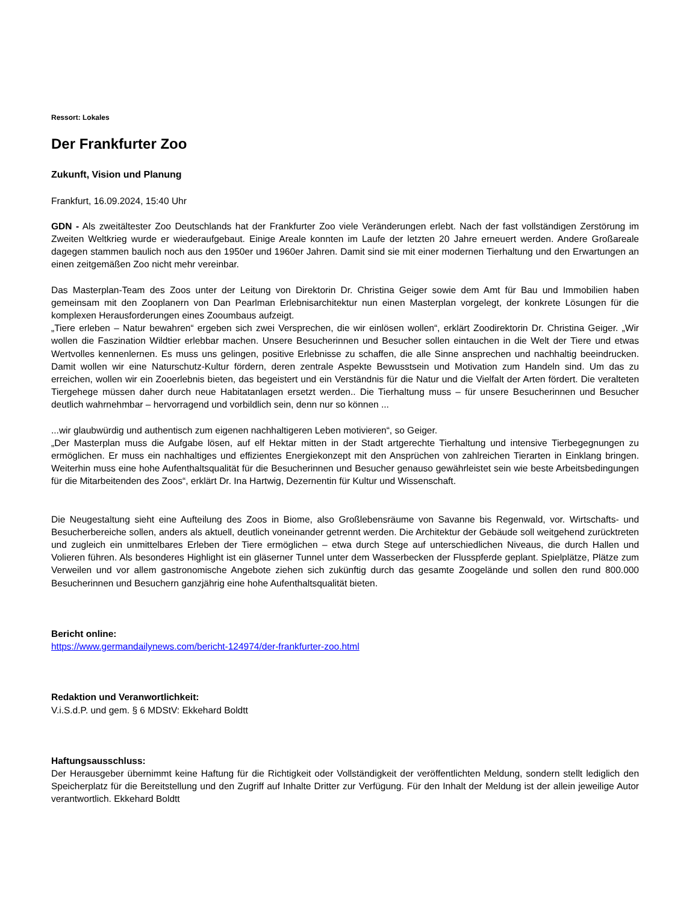Ressort: Lokales
Der Frankfurter Zoo
Zukunft, Vision und Planung
Frankfurt, 16.09.2024, 15:40 Uhr
GDN - Als zweitältester Zoo Deutschlands hat der Frankfurter Zoo viele Veränderungen erlebt. Nach der fast vollständigen Zerstörung im Zweiten Weltkrieg wurde er wiederaufgebaut. Einige Areale konnten im Laufe der letzten 20 Jahre erneuert werden. Andere Großareale dagegen stammen baulich noch aus den 1950er und 1960er Jahren. Damit sind sie mit einer modernen Tierhaltung und den Erwartungen an einen zeitgemäßen Zoo nicht mehr vereinbar.
Das Masterplan-Team des Zoos unter der Leitung von Direktorin Dr. Christina Geiger sowie dem Amt für Bau und Immobilien haben gemeinsam mit den Zooplanern von Dan Pearlman Erlebnisarchitektur nun einen Masterplan vorgelegt, der konkrete Lösungen für die komplexen Herausforderungen eines Zooumbaus aufzeigt.
„Tiere erleben – Natur bewahren“ ergeben sich zwei Versprechen, die wir einlösen wollen“, erklärt Zoodirektorin Dr. Christina Geiger. „Wir wollen die Faszination Wildtier erlebbar machen. Unsere Besucherinnen und Besucher sollen eintauchen in die Welt der Tiere und etwas Wertvolles kennenlernen. Es muss uns gelingen, positive Erlebnisse zu schaffen, die alle Sinne ansprechen und nachhaltig beeindrucken. Damit wollen wir eine Naturschutz-Kultur fördern, deren zentrale Aspekte Bewusstsein und Motivation zum Handeln sind. Um das zu erreichen, wollen wir ein Zooerlebnis bieten, das begeistert und ein Verständnis für die Natur und die Vielfalt der Arten fördert. Die veralteten Tiergehege müssen daher durch neue Habitatanlagen ersetzt werden.. Die Tierhaltung muss – für unsere Besucherinnen und Besucher deutlich wahrnehmbar – hervorragend und vorbildlich sein, denn nur so können ...
...wir glaubwürdig und authentisch zum eigenen nachhaltigeren Leben motivieren“, so Geiger.
„Der Masterplan muss die Aufgabe lösen, auf elf Hektar mitten in der Stadt artgerechte Tierhaltung und intensive Tierbegegnungen zu ermöglichen. Er muss ein nachhaltiges und effizientes Energiekonzept mit den Ansprüchen von zahlreichen Tierarten in Einklang bringen. Weiterhin muss eine hohe Aufenthaltsqualität für die Besucherinnen und Besucher genauso gewährleistet sein wie beste Arbeitsbedingungen für die Mitarbeitenden des Zoos“, erklärt Dr. Ina Hartwig, Dezernentin für Kultur und Wissenschaft.
Die Neugestaltung sieht eine Aufteilung des Zoos in Biome, also Großlebensräume von Savanne bis Regenwald, vor. Wirtschafts- und Besucherbereiche sollen, anders als aktuell, deutlich voneinander getrennt werden. Die Architektur der Gebäude soll weitgehend zurücktreten und zugleich ein unmittelbares Erleben der Tiere ermöglichen – etwa durch Stege auf unterschiedlichen Niveaus, die durch Hallen und Volieren führen. Als besonderes Highlight ist ein gläserner Tunnel unter dem Wasserbecken der Flusspferde geplant. Spielplätze, Plätze zum Verweilen und vor allem gastronomische Angebote ziehen sich zukünftig durch das gesamte Zoogelände und sollen den rund 800.000 Besucherinnen und Besuchern ganzjährig eine hohe Aufenthaltsqualität bieten.
Bericht online:
https://www.germandailynews.com/bericht-124974/der-frankfurter-zoo.html
Redaktion und Veranwortlichkeit:
V.i.S.d.P. und gem. § 6 MDStV: Ekkehard Boldtt
Haftungsausschluss:
Der Herausgeber übernimmt keine Haftung für die Richtigkeit oder Vollständigkeit der veröffentlichten Meldung, sondern stellt lediglich den Speicherplatz für die Bereitstellung und den Zugriff auf Inhalte Dritter zur Verfügung. Für den Inhalt der Meldung ist der allein jeweilige Autor verantwortlich. Ekkehard Boldtt